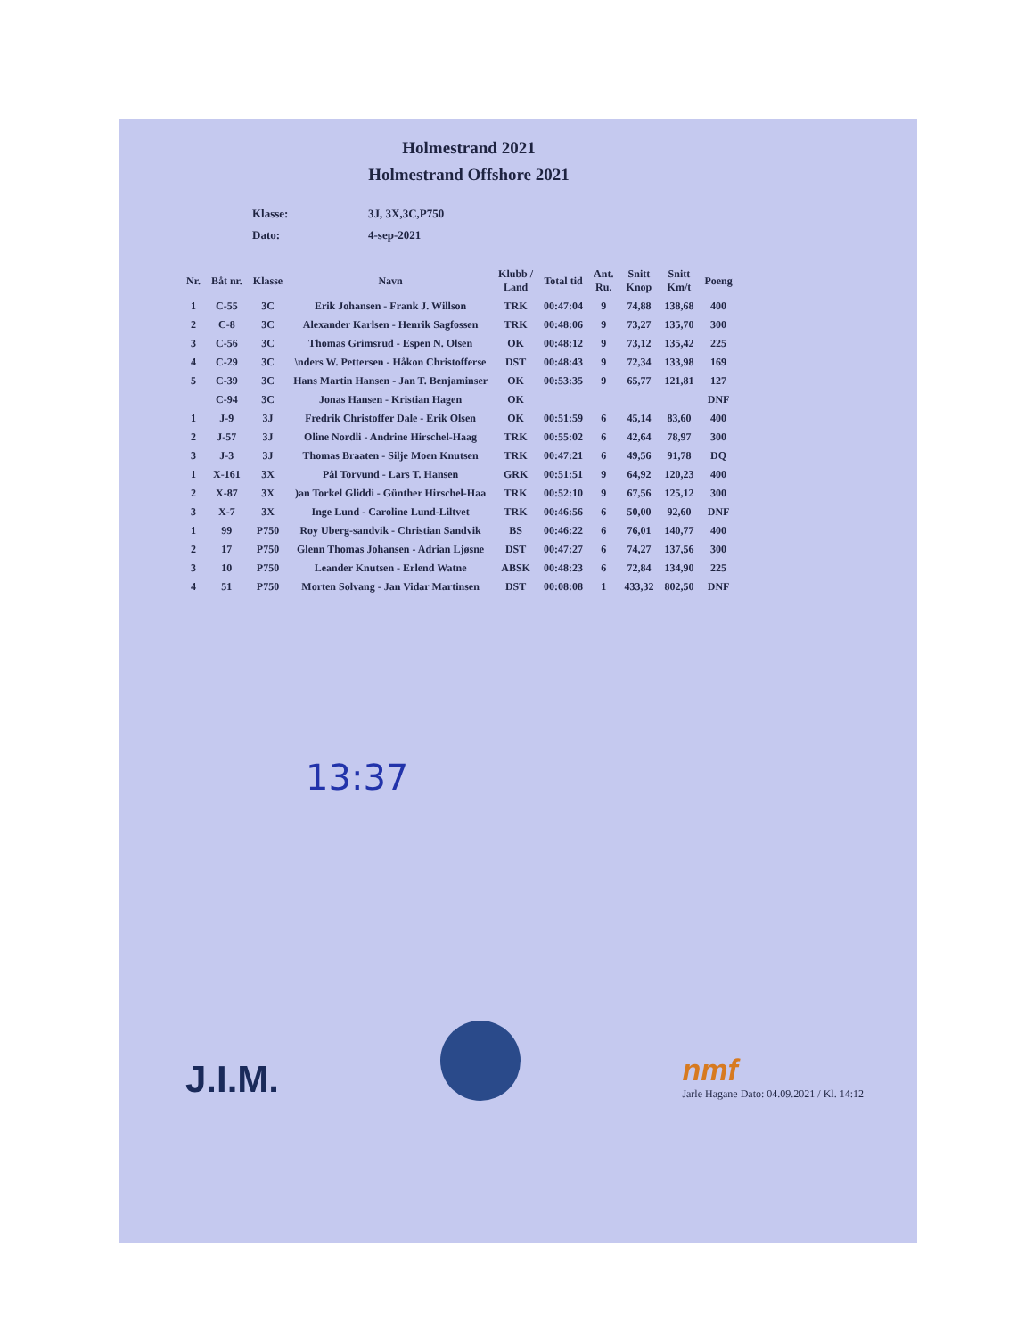Holmestrand 2021
Holmestrand Offshore 2021
Klasse: 3J, 3X,3C,P750
Dato: 4-sep-2021
| Nr. | Båt nr. | Klasse | Navn | Klubb / Land | Total tid | Ant. Ru. | Snitt Knop | Snitt Km/t | Poeng |
| --- | --- | --- | --- | --- | --- | --- | --- | --- | --- |
| 1 | C-55 | 3C | Erik Johansen - Frank J. Willson | TRK | 00:47:04 | 9 | 74,88 | 138,68 | 400 |
| 2 | C-8 | 3C | Alexander Karlsen - Henrik Sagfossen | TRK | 00:48:06 | 9 | 73,27 | 135,70 | 300 |
| 3 | C-56 | 3C | Thomas Grimsrud - Espen N. Olsen | OK | 00:48:12 | 9 | 73,12 | 135,42 | 225 |
| 4 | C-29 | 3C | \nders W. Pettersen - Håkon Christofferse | DST | 00:48:43 | 9 | 72,34 | 133,98 | 169 |
| 5 | C-39 | 3C | Hans Martin Hansen - Jan T. Benjaminser | OK | 00:53:35 | 9 | 65,77 | 121,81 | 127 |
| | C-94 | 3C | Jonas Hansen - Kristian Hagen | OK | | | | | DNF |
| 1 | J-9 | 3J | Fredrik Christoffer Dale - Erik Olsen | OK | 00:51:59 | 6 | 45,14 | 83,60 | 400 |
| 2 | J-57 | 3J | Oline Nordli - Andrine Hirschel-Haag | TRK | 00:55:02 | 6 | 42,64 | 78,97 | 300 |
| 3 | J-3 | 3J | Thomas Braaten - Silje Moen Knutsen | TRK | 00:47:21 | 6 | 49,56 | 91,78 | DQ |
| 1 | X-161 | 3X | Pål Torvund - Lars T. Hansen | GRK | 00:51:51 | 9 | 64,92 | 120,23 | 400 |
| 2 | X-87 | 3X | )an Torkel Gliddi - Günther Hirschel-Haa | TRK | 00:52:10 | 9 | 67,56 | 125,12 | 300 |
| 3 | X-7 | 3X | Inge Lund - Caroline Lund-Liltvet | TRK | 00:46:56 | 6 | 50,00 | 92,60 | DNF |
| 1 | 99 | P750 | Roy Uberg-sandvik - Christian Sandvik | BS | 00:46:22 | 6 | 76,01 | 140,77 | 400 |
| 2 | 17 | P750 | Glenn Thomas Johansen - Adrian Ljøsne | DST | 00:47:27 | 6 | 74,27 | 137,56 | 300 |
| 3 | 10 | P750 | Leander Knutsen - Erlend Watne | ABSK | 00:48:23 | 6 | 72,84 | 134,90 | 225 |
| 4 | 51 | P750 | Morten Solvang - Jan Vidar Martinsen | DST | 00:08:08 | 1 | 433,32 | 802,50 | DNF |
13:37
J.I.M.
nmf
Jarle Hagane Dato: 04.09.2021 / Kl. 14:12